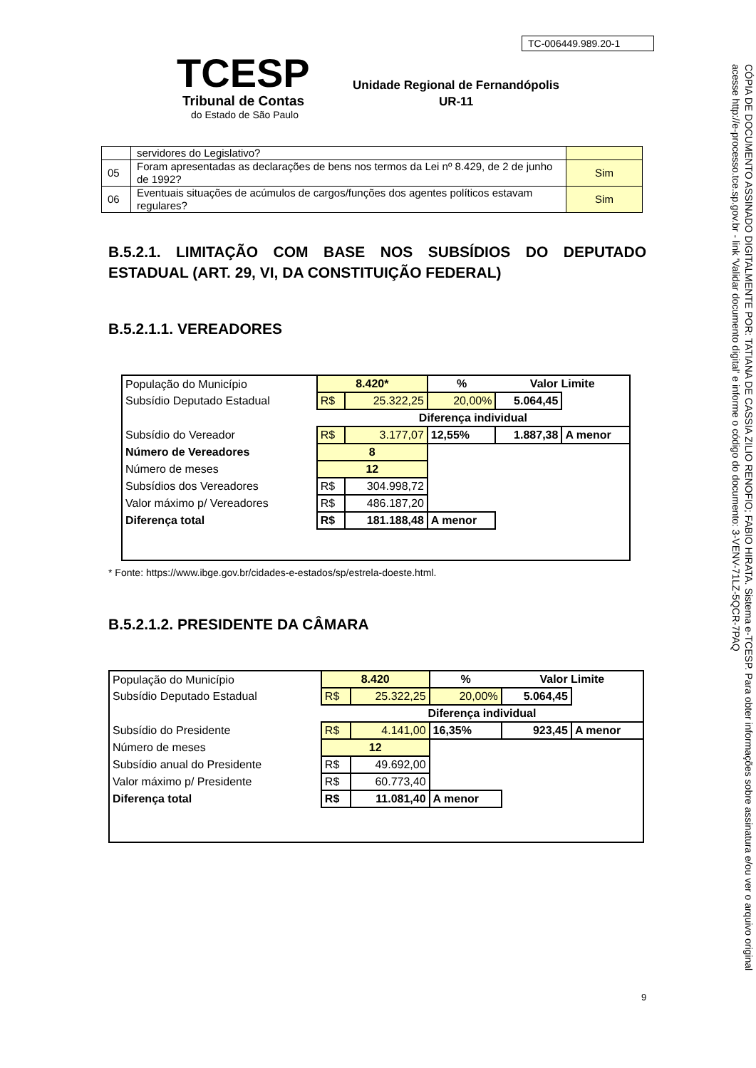TC-006449.989.20-1
TCESP
Tribunal de Contas
do Estado de São Paulo
Unidade Regional de Fernandópolis
UR-11
CÓPIA DE DOCUMENTO ASSINADO DIGITALMENTE POR: TATIANA DE CASSIA ZILIO RENOFIO; FABIO HIRATA. Sistema e-TCESP. Para obter informações sobre assinatura e/ou ver o arquivo original acesse http://e-processo.tce.sp.gov.br - link 'Validar documento digital' e informe o código do documento: 3-VENV-71LZ-5QCR-7PAQ
| | servidores do Legislativo? | |
| 05 | Foram apresentadas as declarações de bens nos termos da Lei nº 8.429, de 2 de junho de 1992? | Sim |
| 06 | Eventuais situações de acúmulos de cargos/funções dos agentes políticos estavam regulares? | Sim |
B.5.2.1. LIMITAÇÃO COM BASE NOS SUBSÍDIOS DO DEPUTADO ESTADUAL (ART. 29, VI, DA CONSTITUIÇÃO FEDERAL)
B.5.2.1.1. VEREADORES
| População do Município | 8.420* | | % | Valor Limite | |
| Subsídio Deputado Estadual | R$ | 25.322,25 | 20,00% | 5.064,45 | |
| | Diferença individual | | | | |
| Subsídio do Vereador | R$ | 3.177,07 | 12,55% | 1.887,38 | A menor |
| Número de Vereadores | 8 | | | | |
| Número de meses | 12 | | | | |
| Subsídios dos Vereadores | R$ | 304.998,72 | | | |
| Valor máximo p/ Vereadores | R$ | 486.187,20 | | | |
| Diferença total | R$ | 181.188,48 | A menor | | |
* Fonte: https://www.ibge.gov.br/cidades-e-estados/sp/estrela-doeste.html.
B.5.2.1.2. PRESIDENTE DA CÂMARA
| População do Município | 8.420 | | % | Valor Limite | |
| Subsídio Deputado Estadual | R$ | 25.322,25 | 20,00% | 5.064,45 | |
| | Diferença individual | | | | |
| Subsídio do Presidente | R$ | 4.141,00 | 16,35% | 923,45 | A menor |
| Número de meses | 12 | | | | |
| Subsídio anual do Presidente | R$ | 49.692,00 | | | |
| Valor máximo p/ Presidente | R$ | 60.773,40 | | | |
| Diferença total | R$ | 11.081,40 | A menor | | |
9